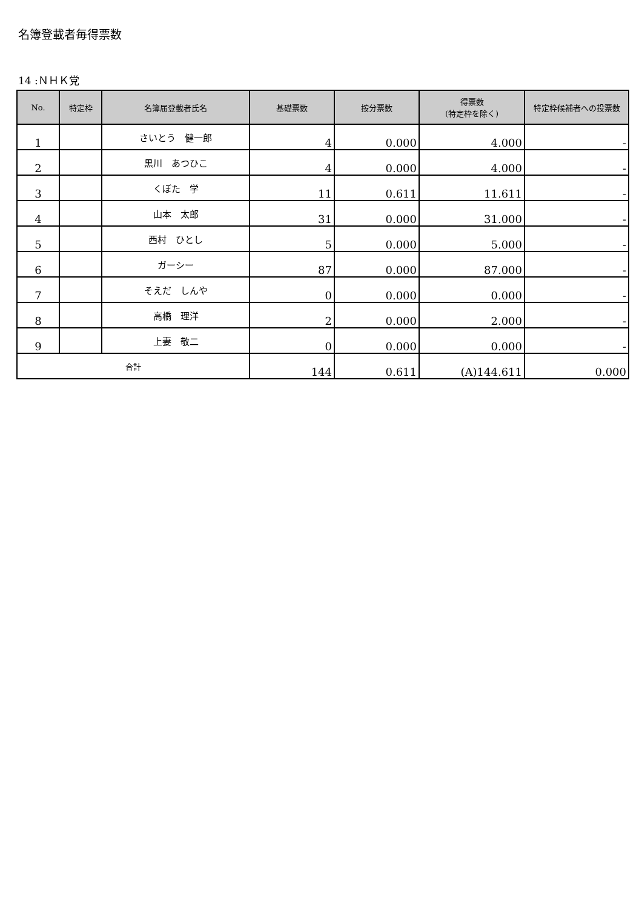名簿登載者毎得票数
14 :ＮＨＫ党
| No. | 特定枠 | 名簿届登載者氏名 | 基礎票数 | 按分票数 | 得票数 (特定枠を除く) | 特定枠候補者への投票数 |
| --- | --- | --- | --- | --- | --- | --- |
| 1 | | さいとう 健一郎 | 4 | 0.000 | 4.000 | - |
| 2 | | 黒川 あつひこ | 4 | 0.000 | 4.000 | - |
| 3 | | くぼた 学 | 11 | 0.611 | 11.611 | - |
| 4 | | 山本 太郎 | 31 | 0.000 | 31.000 | - |
| 5 | | 西村 ひとし | 5 | 0.000 | 5.000 | - |
| 6 | | ガーシー | 87 | 0.000 | 87.000 | - |
| 7 | | そえだ しんや | 0 | 0.000 | 0.000 | - |
| 8 | | 高橋 理洋 | 2 | 0.000 | 2.000 | - |
| 9 | | 上妻 敬二 | 0 | 0.000 | 0.000 | - |
| 合計 | | | 144 | 0.611 | (A)144.611 | 0.000 |